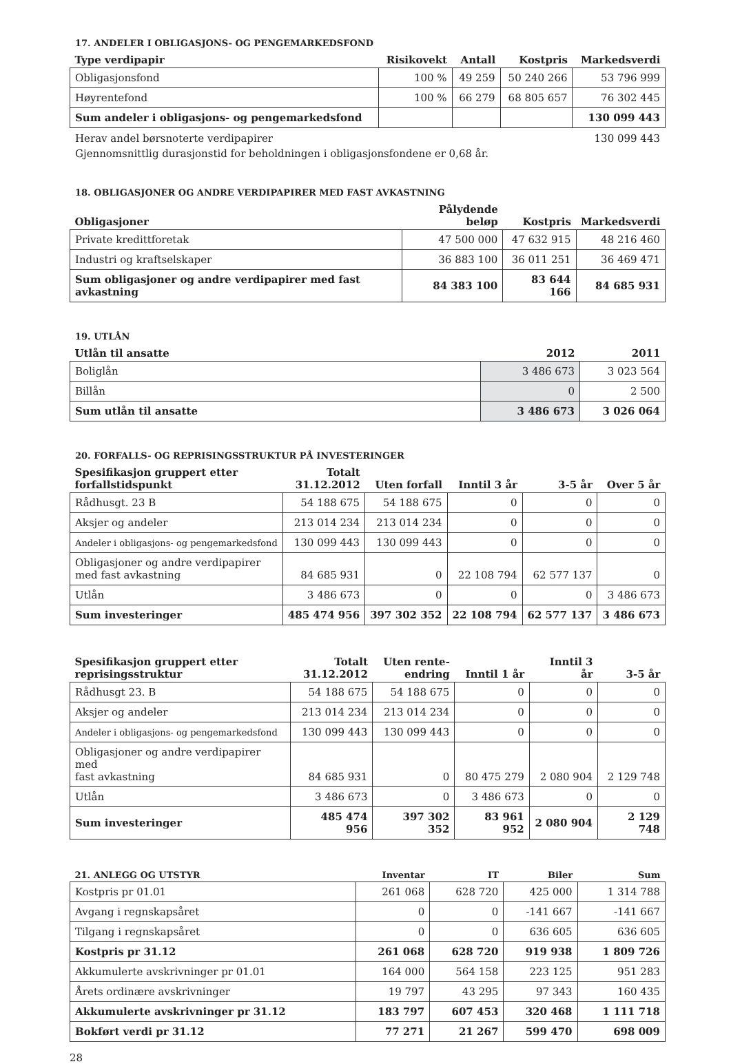17. ANDELER I OBLIGASJONS- OG PENGEMARKEDSFOND
| Type verdipapir | Risikovekt | Antall | Kostpris | Markedsverdi |
| --- | --- | --- | --- | --- |
| Obligasjonsfond | 100 % | 49 259 | 50 240 266 | 53 796 999 |
| Høyrentefond | 100 % | 66 279 | 68 805 657 | 76 302 445 |
| Sum andeler i obligasjons- og pengemarkedsfond | | | | 130 099 443 |
Herav andel børsnoterte verdipapirer 130 099 443
Gjennomsnittlig durasjonstid for beholdningen i obligasjonsfondene er 0,68 år.
18. OBLIGASJONER OG ANDRE VERDIPAPIRER MED FAST AVKASTNING
| Obligasjoner | Pålydende beløp | Kostpris | Markedsverdi |
| --- | --- | --- | --- |
| Private kredittforetak | 47 500 000 | 47 632 915 | 48 216 460 |
| Industri og kraftselskaper | 36 883 100 | 36 011 251 | 36 469 471 |
| Sum obligasjoner og andre verdipapirer med fast avkastning | 84 383 100 | 83 644 166 | 84 685 931 |
19. UTLÅN
| Utlån til ansatte | 2012 | 2011 |
| --- | --- | --- |
| Boliglån | 3 486 673 | 3 023 564 |
| Billån | 0 | 2 500 |
| Sum utlån til ansatte | 3 486 673 | 3 026 064 |
20. FORFALLS- OG REPRISINGSSTRUKTUR PÅ INVESTERINGER
| Spesifikasjon gruppert etter forfallstidspunkt | Totalt 31.12.2012 | Uten forfall | Inntil 3 år | 3-5 år | Over 5 år |
| --- | --- | --- | --- | --- | --- |
| Rådhusgt. 23 B | 54 188 675 | 54 188 675 | 0 | 0 | 0 |
| Aksjer og andeler | 213 014 234 | 213 014 234 | 0 | 0 | 0 |
| Andeler i obligasjons- og pengemarkedsfond | 130 099 443 | 130 099 443 | 0 | 0 | 0 |
| Obligasjoner og andre verdipapirer med fast avkastning | 84 685 931 | 0 | 22 108 794 | 62 577 137 | 0 |
| Utlån | 3 486 673 | 0 | 0 | 0 | 3 486 673 |
| Sum investeringer | 485 474 956 | 397 302 352 | 22 108 794 | 62 577 137 | 3 486 673 |
| Spesifikasjon gruppert etter reprisingsstruktur | Totalt 31.12.2012 | Uten rente- endring | Inntil 1 år | Inntil 3 år | 3-5 år |
| --- | --- | --- | --- | --- | --- |
| Rådhusgt 23. B | 54 188 675 | 54 188 675 | 0 | 0 | 0 |
| Aksjer og andeler | 213 014 234 | 213 014 234 | 0 | 0 | 0 |
| Andeler i obligasjons- og pengemarkedsfond | 130 099 443 | 130 099 443 | 0 | 0 | 0 |
| Obligasjoner og andre verdipapirer med fast avkastning | 84 685 931 | 0 | 80 475 279 | 2 080 904 | 2 129 748 |
| Utlån | 3 486 673 | 0 | 3 486 673 | 0 | 0 |
| Sum investeringer | 485 474 956 | 397 302 352 | 83 961 952 | 2 080 904 | 2 129 748 |
| 21. ANLEGG OG UTSTYR | Inventar | IT | Biler | Sum |
| --- | --- | --- | --- | --- |
| Kostpris pr 01.01 | 261 068 | 628 720 | 425 000 | 1 314 788 |
| Avgang i regnskapsåret | 0 | 0 | -141 667 | -141 667 |
| Tilgang i regnskapsåret | 0 | 0 | 636 605 | 636 605 |
| Kostpris pr 31.12 | 261 068 | 628 720 | 919 938 | 1 809 726 |
| Akkumulerte avskrivninger pr 01.01 | 164 000 | 564 158 | 223 125 | 951 283 |
| Årets ordinære avskrivninger | 19 797 | 43 295 | 97 343 | 160 435 |
| Akkumulerte avskrivninger pr 31.12 | 183 797 | 607 453 | 320 468 | 1 111 718 |
| Bokført verdi pr 31.12 | 77 271 | 21 267 | 599 470 | 698 009 |
28